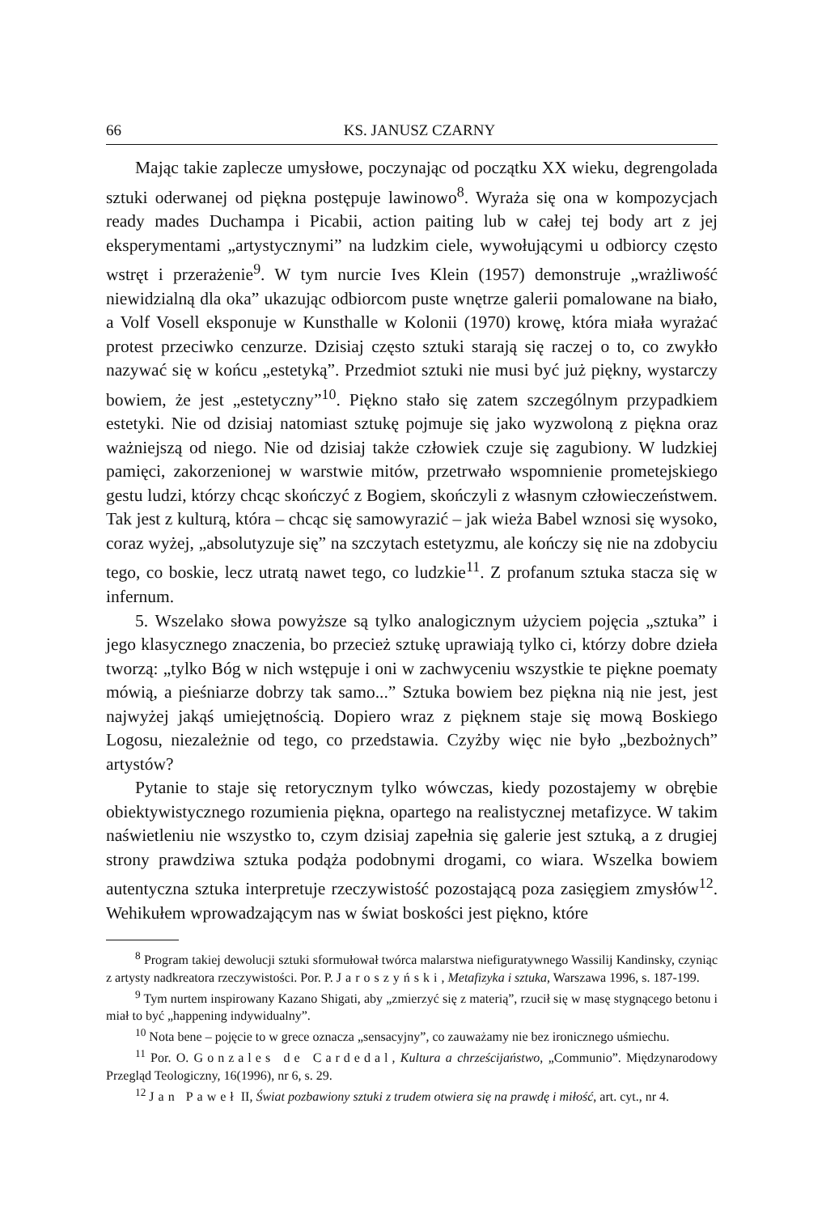66 KS. JANUSZ CZARNY
Mając takie zaplecze umysłowe, poczynając od początku XX wieku, degrengolada sztuki oderwanej od piękna postępuje lawinowo<sup>8</sup>. Wyraża się ona w kompozycjach ready mades Duchampa i Picabii, action paiting lub w całej tej body art z jej eksperymentami „artystycznymi” na ludzkim ciele, wywołującymi u odbiorcy często wstręt i przerażenie<sup>9</sup>. W tym nurcie Ives Klein (1957) demonstruje „wrażliwość niewidzialną dla oka” ukazując odbiorcom puste wnętrze galerii pomalowane na biało, a Volf Vosell eksponuje w Kunsthalle w Kolonii (1970) krowę, która miała wyrażać protest przeciwko cenzurze. Dzisiaj często sztuki starają się raczej o to, co zwykło nazywać się w końcu „estetyką”. Przedmiot sztuki nie musi być już piękny, wystarczy bowiem, że jest „estetyczny”<sup>10</sup>. Piękno stało się zatem szczególnym przypadkiem estetyki. Nie od dzisiaj natomiast sztukę pojmuje się jako wyzwoloną z piękna oraz ważniejszą od niego. Nie od dzisiaj także człowiek czuje się zagubiony. W ludzkiej pamięci, zakorzenionej w warstwie mitów, przetrwało wspomnienie prometejskiego gestu ludzi, którzy chcąc skończyć z Bogiem, skończyli z własnym człowieczeństwem. Tak jest z kulturą, która – chcąc się samowyrazić – jak wieża Babel wznosi się wysoko, coraz wyżej, „absolutyzuje się” na szczytach estetyzmu, ale kończy się nie na zdobyciu tego, co boskie, lecz utratą nawet tego, co ludzkie<sup>11</sup>. Z profanum sztuka stacza się w infernum.
5. Wszelako słowa powyższe są tylko analogicznym użyciem pojęcia „sztuka” i jego klasycznego znaczenia, bo przecież sztukę uprawiają tylko ci, którzy dobre dzieła tworzą: „tylko Bóg w nich wstępuje i oni w zachwyceniu wszystkie te piękne poematy mówią, a pieśniarze dobrzy tak samo...” Sztuka bowiem bez piękna nią nie jest, jest najwyżej jakąś umiejętnością. Dopiero wraz z pięknem staje się mową Boskiego Logosu, niezależnie od tego, co przedstawia. Czyżby więc nie było „bezbożnych” artystów?
Pytanie to staje się retorycznym tylko wówczas, kiedy pozostajemy w obrębie obiektywistycznego rozumienia piękna, opartego na realistycznej metafizyce. W takim naświetleniu nie wszystko to, czym dzisiaj zapełnia się galerie jest sztuką, a z drugiej strony prawdziwa sztuka podąża podobnymi drogami, co wiara. Wszelka bowiem autentyczna sztuka interpretuje rzeczywistość pozostającą poza zasięgiem zmysłów<sup>12</sup>. Wehikułem wprowadzającym nas w świat boskości jest piękno, które
<sup>8</sup> Program takiej dewolucji sztuki sformułował twórca malarstwa niefiguratywnego Wassilij Kandinsky, czyniąc z artysty nadkreatora rzeczywistości. Por. P. Jaroszyński, Metafizyka i sztuka, Warszawa 1996, s. 187-199.
<sup>9</sup> Tym nurtem inspirowany Kazano Shigati, aby „zmierzyć się z materią”, rzucił się w masę stygnącego betonu i miał to być „happening indywidualny”.
<sup>10</sup> Nota bene – pojęcie to w grece oznacza „sensacyjny”, co zauważamy nie bez ironicznego uśmiechu.
<sup>11</sup> Por. O. Gonzales de Cardedal, Kultura a chrześcijaństwo, „Communio”. Międzynarodowy Przegląd Teologiczny, 16(1996), nr 6, s. 29.
<sup>12</sup> Jan Paweł II, Świat pozbawiony sztuki z trudem otwiera się na prawdę i miłość, art. cyt., nr 4.